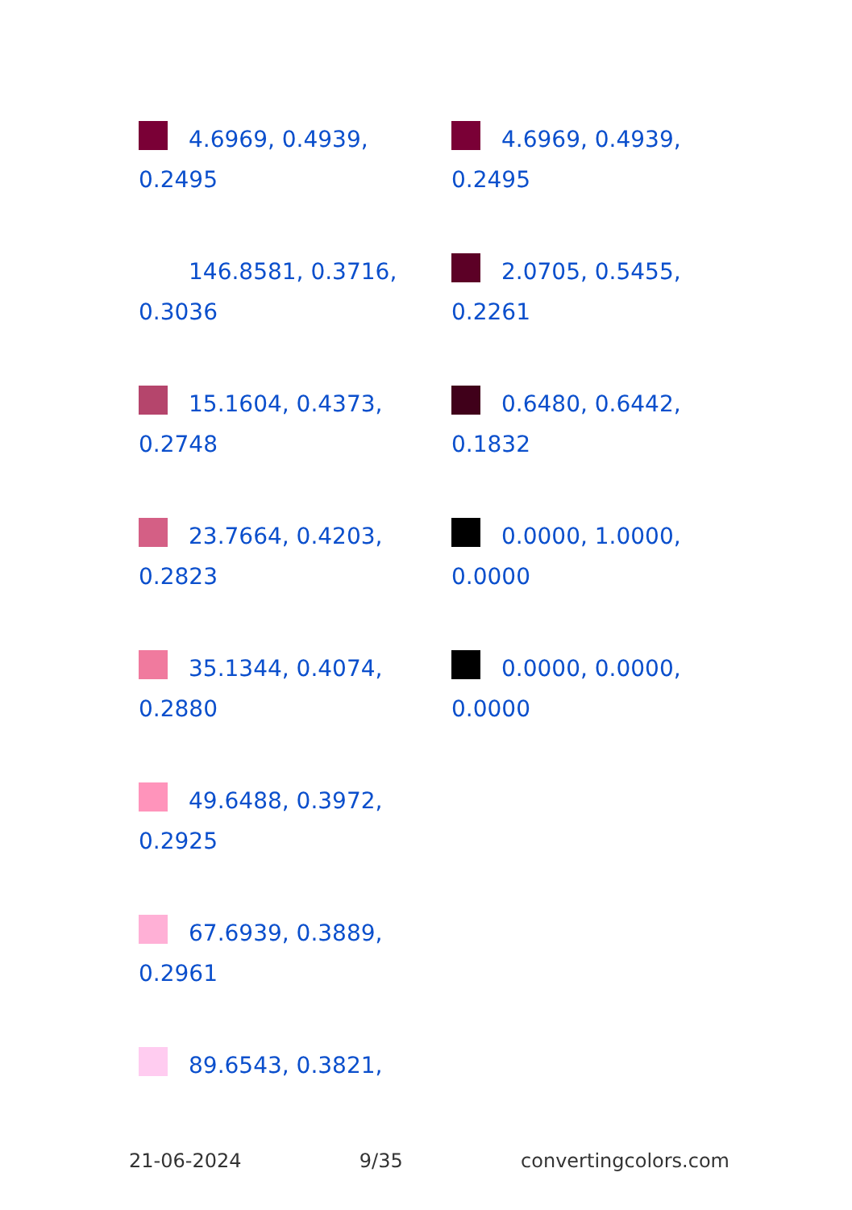4.6969, 0.4939,
0.2495
4.6969, 0.4939,
0.2495
146.8581, 0.3716,
0.3036
2.0705, 0.5455,
0.2261
15.1604, 0.4373,
0.2748
0.6480, 0.6442,
0.1832
23.7664, 0.4203,
0.2823
0.0000, 1.0000,
0.0000
35.1344, 0.4074,
0.2880
0.0000, 0.0000,
0.0000
49.6488, 0.3972,
0.2925
67.6939, 0.3889,
0.2961
89.6543, 0.3821,
21-06-2024 9/35 convertingcolors.com